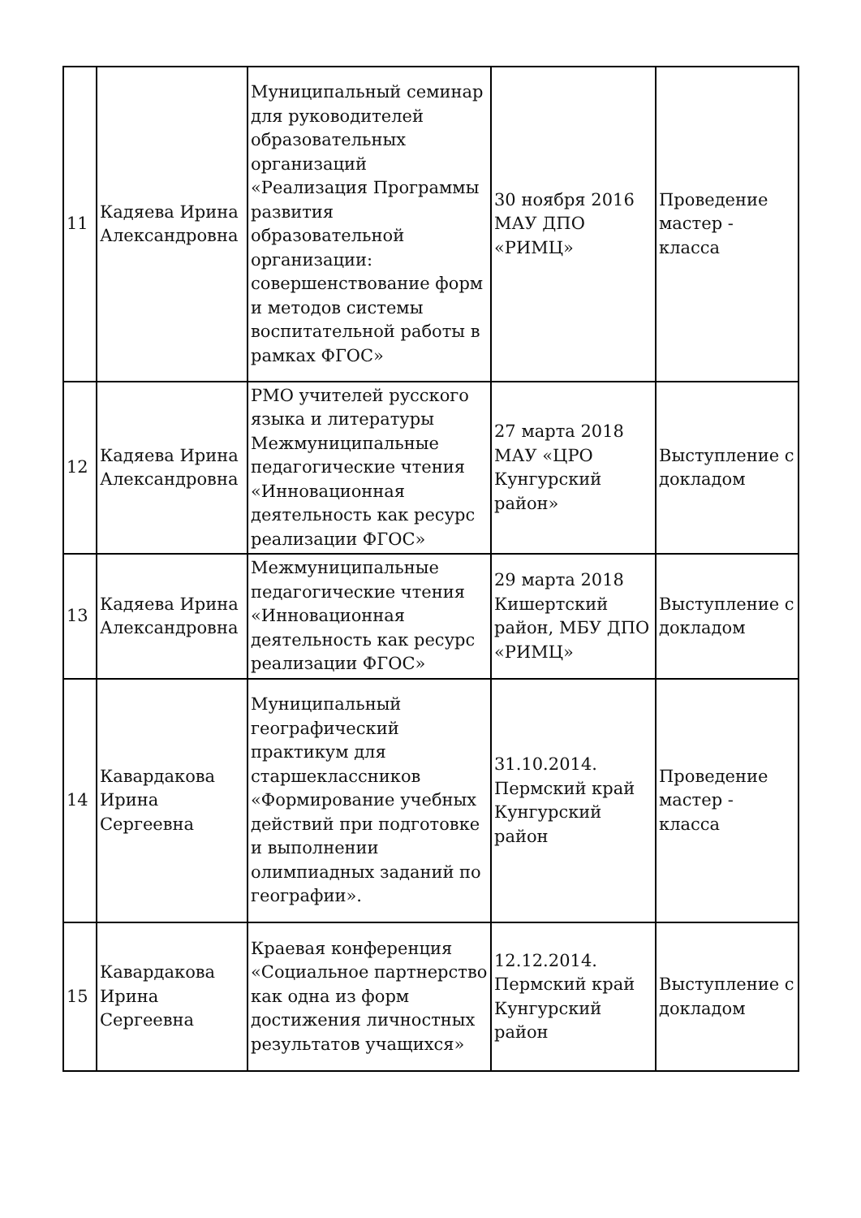| 11 | Кадяева Ирина Александровна | Муниципальный семинар для руководителей образовательных организаций «Реализация Программы развития образовательной организации: совершенствование форм и методов системы воспитательной работы в рамках ФГОС» | 30 ноября 2016 МАУ ДПО «РИМЦ» | Проведение мастер - класса |
| 12 | Кадяева Ирина Александровна | РМО учителей русского языка и литературы Межмуниципальные педагогические чтения «Инновационная деятельность как ресурс реализации ФГОС» | 27 марта 2018 МАУ «ЦРО Кунгурский район» | Выступление с докладом |
| 13 | Кадяева Ирина Александровна | Межмуниципальные педагогические чтения «Инновационная деятельность как ресурс реализации ФГОС» | 29 марта 2018 Кишертский район, МБУ ДПО «РИМЦ» | Выступление с докладом |
| 14 | Кавардакова Ирина Сергеевна | Муниципальный географический практикум для старшеклассников «Формирование учебных действий при подготовке и выполнении олимпиадных заданий по географии». | 31.10.2014. Пермский край Кунгурский район | Проведение мастер - класса |
| 15 | Кавардакова Ирина Сергеевна | Краевая конференция «Социальное партнерство как одна из форм достижения личностных результатов учащихся» | 12.12.2014. Пермский край Кунгурский район | Выступление с докладом |